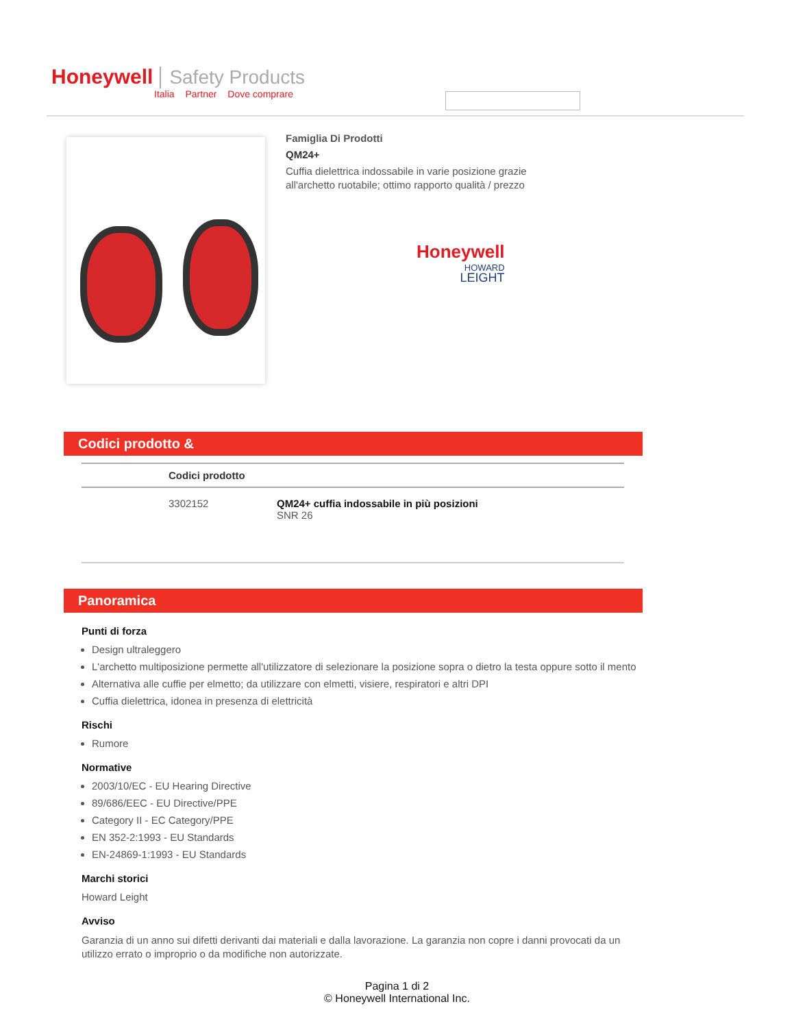Honeywell Safety Products
Italia Partner Dove comprare
Famiglia Di Prodotti
QM24+
Cuffia dielettrica indossabile in varie posizione grazie all'archetto ruotabile; ottimo rapporto qualità / prezzo
Honeywell
HOWARD
LEIGHT
Codici prodotto &
| | Codici prodotto | |
| --- | --- | --- |
| | 3302152 | QM24+ cuffia indossabile in più posizioni SNR 26 |
Panoramica
Punti di forza
Design ultraleggero
L'archetto multiposizione permette all'utilizzatore di selezionare la posizione sopra o dietro la testa oppure sotto il mento
Alternativa alle cuffie per elmetto; da utilizzare con elmetti, visiere, respiratori e altri DPI
Cuffia dielettrica, idonea in presenza di elettricità
Rischi
Rumore
Normative
2003/10/EC - EU Hearing Directive
89/686/EEC - EU Directive/PPE
Category II - EC Category/PPE
EN 352-2:1993 - EU Standards
EN-24869-1:1993 - EU Standards
Marchi storici
Howard Leight
Avviso
Garanzia di un anno sui difetti derivanti dai materiali e dalla lavorazione. La garanzia non copre i danni provocati da un utilizzo errato o improprio o da modifiche non autorizzate.
Pagina 1 di 2
© Honeywell International Inc.